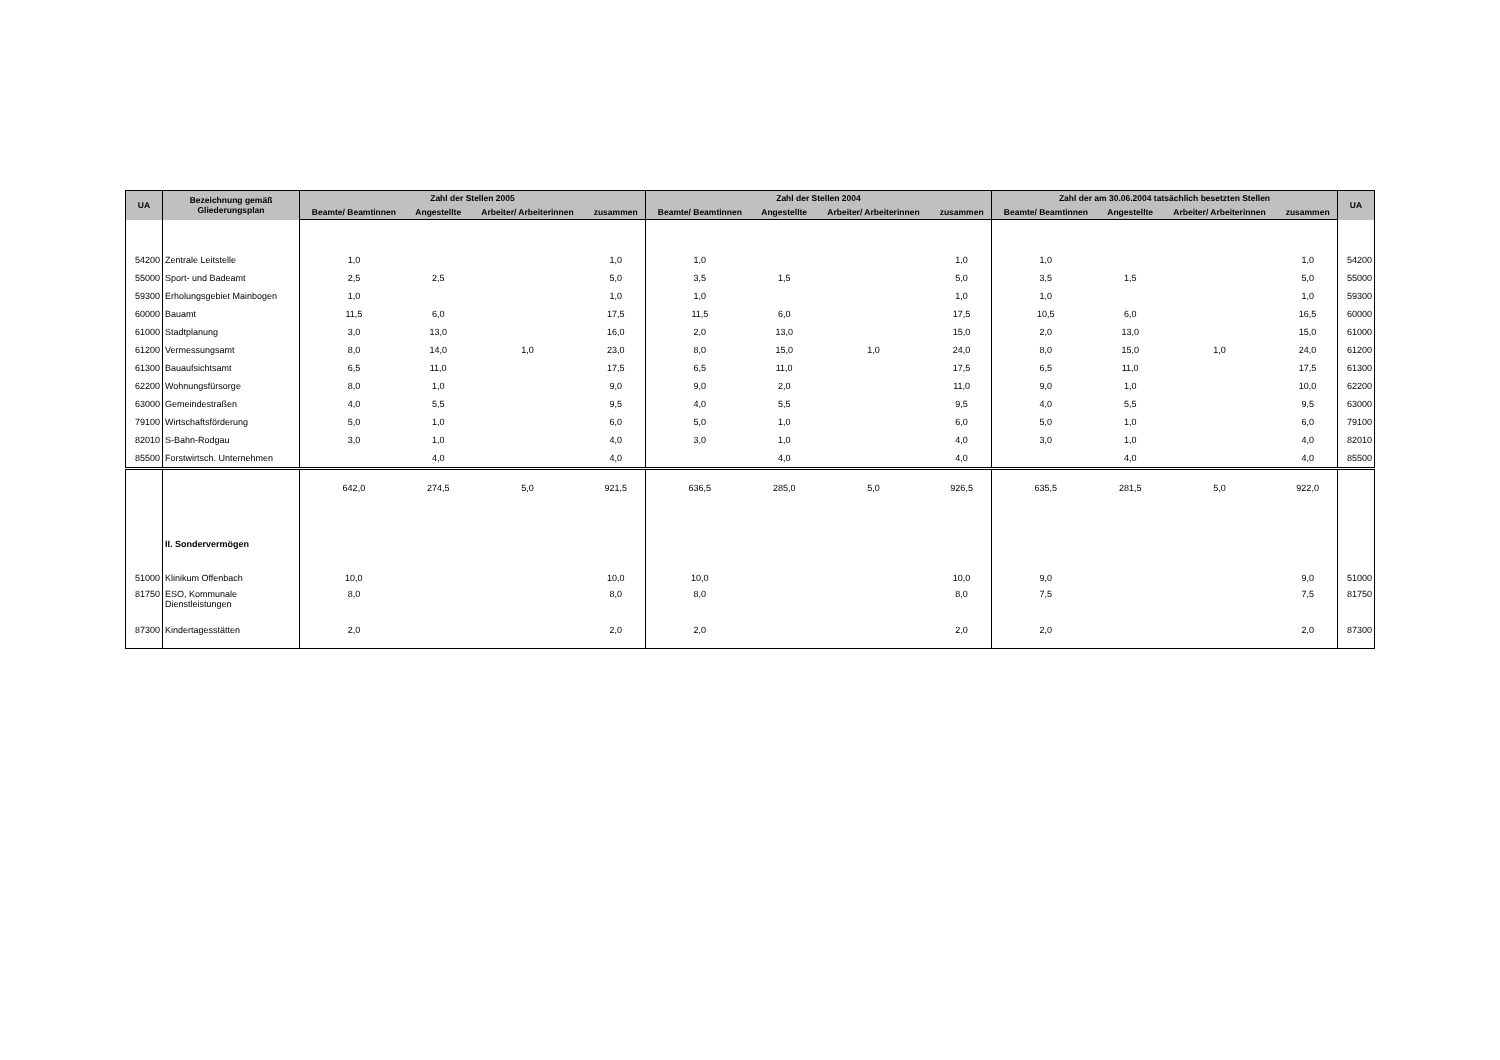| UA | Bezeichnung gemäß Gliederungsplan | Zahl der Stellen 2005 | | | | Zahl der Stellen 2004 | | | | Zahl der am 30.06.2004 tatsächlich besetzten Stellen | | | | UA |
| --- | --- | --- | --- | --- | --- | --- | --- | --- | --- | --- | --- | --- | --- | --- |
| | | Beamte/ Beamtinnen | Angestellte | Arbeiter/ Arbeiterinnen | zusammen | Beamte/ Beamtinnen | Angestellte | Arbeiter/ Arbeiterinnen | zusammen | Beamte/ Beamtinnen | Angestellte | Arbeiter/ Arbeiterinnen | zusammen | |
| 54200 | Zentrale Leitstelle | 1,0 | | | 1,0 | 1,0 | | | 1,0 | 1,0 | | | 1,0 | 54200 |
| 55000 | Sport- und Badeamt | 2,5 | 2,5 | | 5,0 | 3,5 | 1,5 | | 5,0 | 3,5 | 1,5 | | 5,0 | 55000 |
| 59300 | Erholungsgebiet Mainbogen | 1,0 | | | 1,0 | 1,0 | | | 1,0 | 1,0 | | | 1,0 | 59300 |
| 60000 | Bauamt | 11,5 | 6,0 | | 17,5 | 11,5 | 6,0 | | 17,5 | 10,5 | 6,0 | | 16,5 | 60000 |
| 61000 | Stadtplanung | 3,0 | 13,0 | | 16,0 | 2,0 | 13,0 | | 15,0 | 2,0 | 13,0 | | 15,0 | 61000 |
| 61200 | Vermessungsamt | 8,0 | 14,0 | 1,0 | 23,0 | 8,0 | 15,0 | 1,0 | 24,0 | 8,0 | 15,0 | 1,0 | 24,0 | 61200 |
| 61300 | Bauaufsichtsamt | 6,5 | 11,0 | | 17,5 | 6,5 | 11,0 | | 17,5 | 6,5 | 11,0 | | 17,5 | 61300 |
| 62200 | Wohnungsfürsorge | 8,0 | 1,0 | | 9,0 | 9,0 | 2,0 | | 11,0 | 9,0 | 1,0 | | 10,0 | 62200 |
| 63000 | Gemeindestraßen | 4,0 | 5,5 | | 9,5 | 4,0 | 5,5 | | 9,5 | 4,0 | 5,5 | | 9,5 | 63000 |
| 79100 | Wirtschaftsförderung | 5,0 | 1,0 | | 6,0 | 5,0 | 1,0 | | 6,0 | 5,0 | 1,0 | | 6,0 | 79100 |
| 82010 | S-Bahn-Rodgau | 3,0 | 1,0 | | 4,0 | 3,0 | 1,0 | | 4,0 | 3,0 | 1,0 | | 4,0 | 82010 |
| 85500 | Forstwirtsch. Unternehmen | | 4,0 | | 4,0 | | 4,0 | | 4,0 | | 4,0 | | 4,0 | 85500 |
| | | 642,0 | 274,5 | 5,0 | 921,5 | 636,5 | 285,0 | 5,0 | 926,5 | 635,5 | 281,5 | 5,0 | 922,0 | |
| | II. Sondervermögen | | | | | | | | | | | | | |
| 51000 | Klinikum Offenbach | 10,0 | | | 10,0 | 10,0 | | | 10,0 | 9,0 | | | 9,0 | 51000 |
| 81750 | ESO, Kommunale Dienstleistungen | 8,0 | | | 8,0 | 8,0 | | | 8,0 | 7,5 | | | 7,5 | 81750 |
| 87300 | Kindertagesstätten | 2,0 | | | 2,0 | 2,0 | | | 2,0 | 2,0 | | | 2,0 | 87300 |